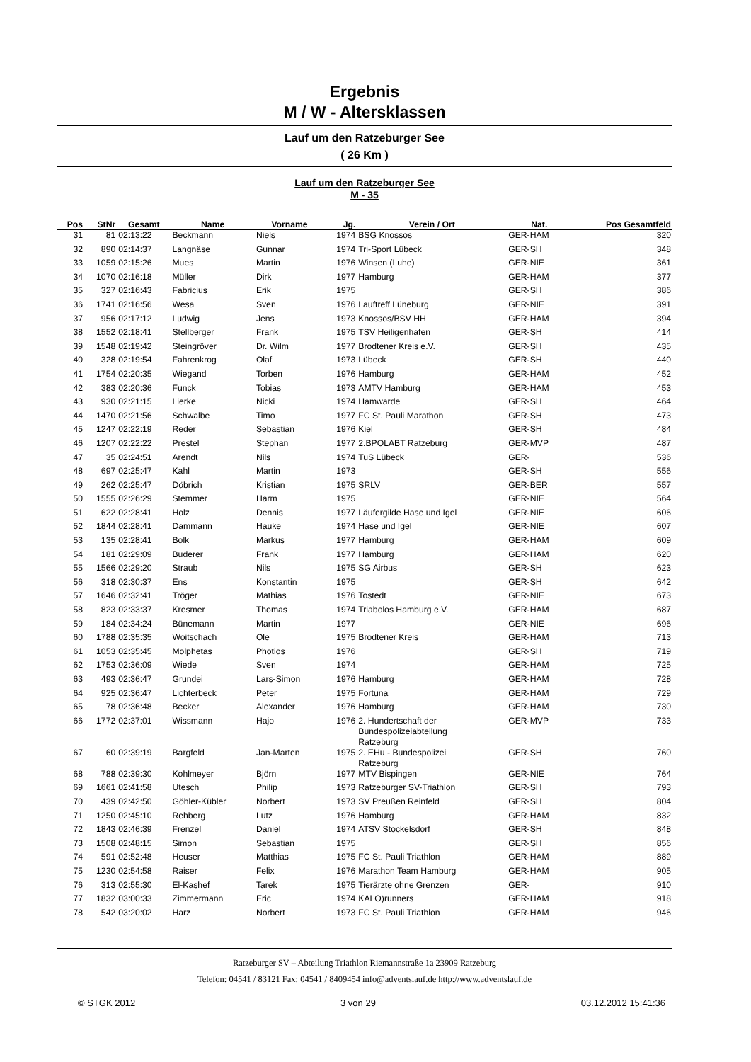Ergebnis
M / W - Altersklassen
Lauf um den Ratzeburger See
( 26 Km )
Lauf um den Ratzeburger See
M - 35
| Pos | StNr | Gesamt | Name | Vorname | Jg. | Verein / Ort | Nat. | Pos Gesamtfeld |
| --- | --- | --- | --- | --- | --- | --- | --- | --- |
| 31 | 81 | 02:13:22 | Beckmann | Niels | 1974 | BSG Knossos | GER-HAM | 320 |
| 32 | 890 | 02:14:37 | Langnäse | Gunnar | 1974 | Tri-Sport Lübeck | GER-SH | 348 |
| 33 | 1059 | 02:15:26 | Mues | Martin | 1976 | Winsen (Luhe) | GER-NIE | 361 |
| 34 | 1070 | 02:16:18 | Müller | Dirk | 1977 | Hamburg | GER-HAM | 377 |
| 35 | 327 | 02:16:43 | Fabricius | Erik | 1975 | | GER-SH | 386 |
| 36 | 1741 | 02:16:56 | Wesa | Sven | 1976 | Lauftreff Lüneburg | GER-NIE | 391 |
| 37 | 956 | 02:17:12 | Ludwig | Jens | 1973 | Knossos/BSV HH | GER-HAM | 394 |
| 38 | 1552 | 02:18:41 | Stellberger | Frank | 1975 | TSV Heiligenhafen | GER-SH | 414 |
| 39 | 1548 | 02:19:42 | Steingröver | Dr. Wilm | 1977 | Brodtener Kreis e.V. | GER-SH | 435 |
| 40 | 328 | 02:19:54 | Fahrenkrog | Olaf | 1973 | Lübeck | GER-SH | 440 |
| 41 | 1754 | 02:20:35 | Wiegand | Torben | 1976 | Hamburg | GER-HAM | 452 |
| 42 | 383 | 02:20:36 | Funck | Tobias | 1973 | AMTV Hamburg | GER-HAM | 453 |
| 43 | 930 | 02:21:15 | Lierke | Nicki | 1974 | Hamwarde | GER-SH | 464 |
| 44 | 1470 | 02:21:56 | Schwalbe | Timo | 1977 | FC St. Pauli Marathon | GER-SH | 473 |
| 45 | 1247 | 02:22:19 | Reder | Sebastian | 1976 | Kiel | GER-SH | 484 |
| 46 | 1207 | 02:22:22 | Prestel | Stephan | 1977 | 2.BPOLABT Ratzeburg | GER-MVP | 487 |
| 47 | 35 | 02:24:51 | Arendt | Nils | 1974 | TuS Lübeck | GER- | 536 |
| 48 | 697 | 02:25:47 | Kahl | Martin | 1973 | | GER-SH | 556 |
| 49 | 262 | 02:25:47 | Döbrich | Kristian | 1975 | SRLV | GER-BER | 557 |
| 50 | 1555 | 02:26:29 | Stemmer | Harm | 1975 | | GER-NIE | 564 |
| 51 | 622 | 02:28:41 | Holz | Dennis | 1977 | Läufergilde Hase und Igel | GER-NIE | 606 |
| 52 | 1844 | 02:28:41 | Dammann | Hauke | 1974 | Hase und Igel | GER-NIE | 607 |
| 53 | 135 | 02:28:41 | Bolk | Markus | 1977 | Hamburg | GER-HAM | 609 |
| 54 | 181 | 02:29:09 | Buderer | Frank | 1977 | Hamburg | GER-HAM | 620 |
| 55 | 1566 | 02:29:20 | Straub | Nils | 1975 | SG Airbus | GER-SH | 623 |
| 56 | 318 | 02:30:37 | Ens | Konstantin | 1975 | | GER-SH | 642 |
| 57 | 1646 | 02:32:41 | Tröger | Mathias | 1976 | Tostedt | GER-NIE | 673 |
| 58 | 823 | 02:33:37 | Kresmer | Thomas | 1974 | Triabolos Hamburg e.V. | GER-HAM | 687 |
| 59 | 184 | 02:34:24 | Bünemann | Martin | 1977 | | GER-NIE | 696 |
| 60 | 1788 | 02:35:35 | Woitschach | Ole | 1975 | Brodtener Kreis | GER-HAM | 713 |
| 61 | 1053 | 02:35:45 | Molphetas | Photios | 1976 | | GER-SH | 719 |
| 62 | 1753 | 02:36:09 | Wiede | Sven | 1974 | | GER-HAM | 725 |
| 63 | 493 | 02:36:47 | Grundei | Lars-Simon | 1976 | Hamburg | GER-HAM | 728 |
| 64 | 925 | 02:36:47 | Lichterbeck | Peter | 1975 | Fortuna | GER-HAM | 729 |
| 65 | 78 | 02:36:48 | Becker | Alexander | 1976 | Hamburg | GER-HAM | 730 |
| 66 | 1772 | 02:37:01 | Wissmann | Hajo | 1976 | 2. Hundertschaft der Bundespolizeiabteilung Ratzeburg | GER-MVP | 733 |
| 67 | 60 | 02:39:19 | Bargfeld | Jan-Marten | 1975 | 2. EHu - Bundespolizei Ratzeburg | GER-SH | 760 |
| 68 | 788 | 02:39:30 | Kohlmeyer | Björn | 1977 | MTV Bispingen | GER-NIE | 764 |
| 69 | 1661 | 02:41:58 | Utesch | Philip | 1973 | Ratzeburger SV-Triathlon | GER-SH | 793 |
| 70 | 439 | 02:42:50 | Göhler-Kübler | Norbert | 1973 | SV Preußen Reinfeld | GER-SH | 804 |
| 71 | 1250 | 02:45:10 | Rehberg | Lutz | 1976 | Hamburg | GER-HAM | 832 |
| 72 | 1843 | 02:46:39 | Frenzel | Daniel | 1974 | ATSV Stockelsdorf | GER-SH | 848 |
| 73 | 1508 | 02:48:15 | Simon | Sebastian | 1975 | | GER-SH | 856 |
| 74 | 591 | 02:52:48 | Heuser | Matthias | 1975 | FC St. Pauli Triathlon | GER-HAM | 889 |
| 75 | 1230 | 02:54:58 | Raiser | Felix | 1976 | Marathon Team Hamburg | GER-HAM | 905 |
| 76 | 313 | 02:55:30 | El-Kashef | Tarek | 1975 | Tierärzte ohne Grenzen | GER- | 910 |
| 77 | 1832 | 03:00:33 | Zimmermann | Eric | 1974 | KALO)runners | GER-HAM | 918 |
| 78 | 542 | 03:20:02 | Harz | Norbert | 1973 | FC St. Pauli Triathlon | GER-HAM | 946 |
Ratzeburger SV – Abteilung Triathlon Riemannstraße 1a 23909 Ratzeburg
Telefon: 04541 / 83121 Fax: 04541 / 8409454 info@adventslauf.de http://www.adventslauf.de
© STGK 2012 3 von 29 03.12.2012 15:41:36